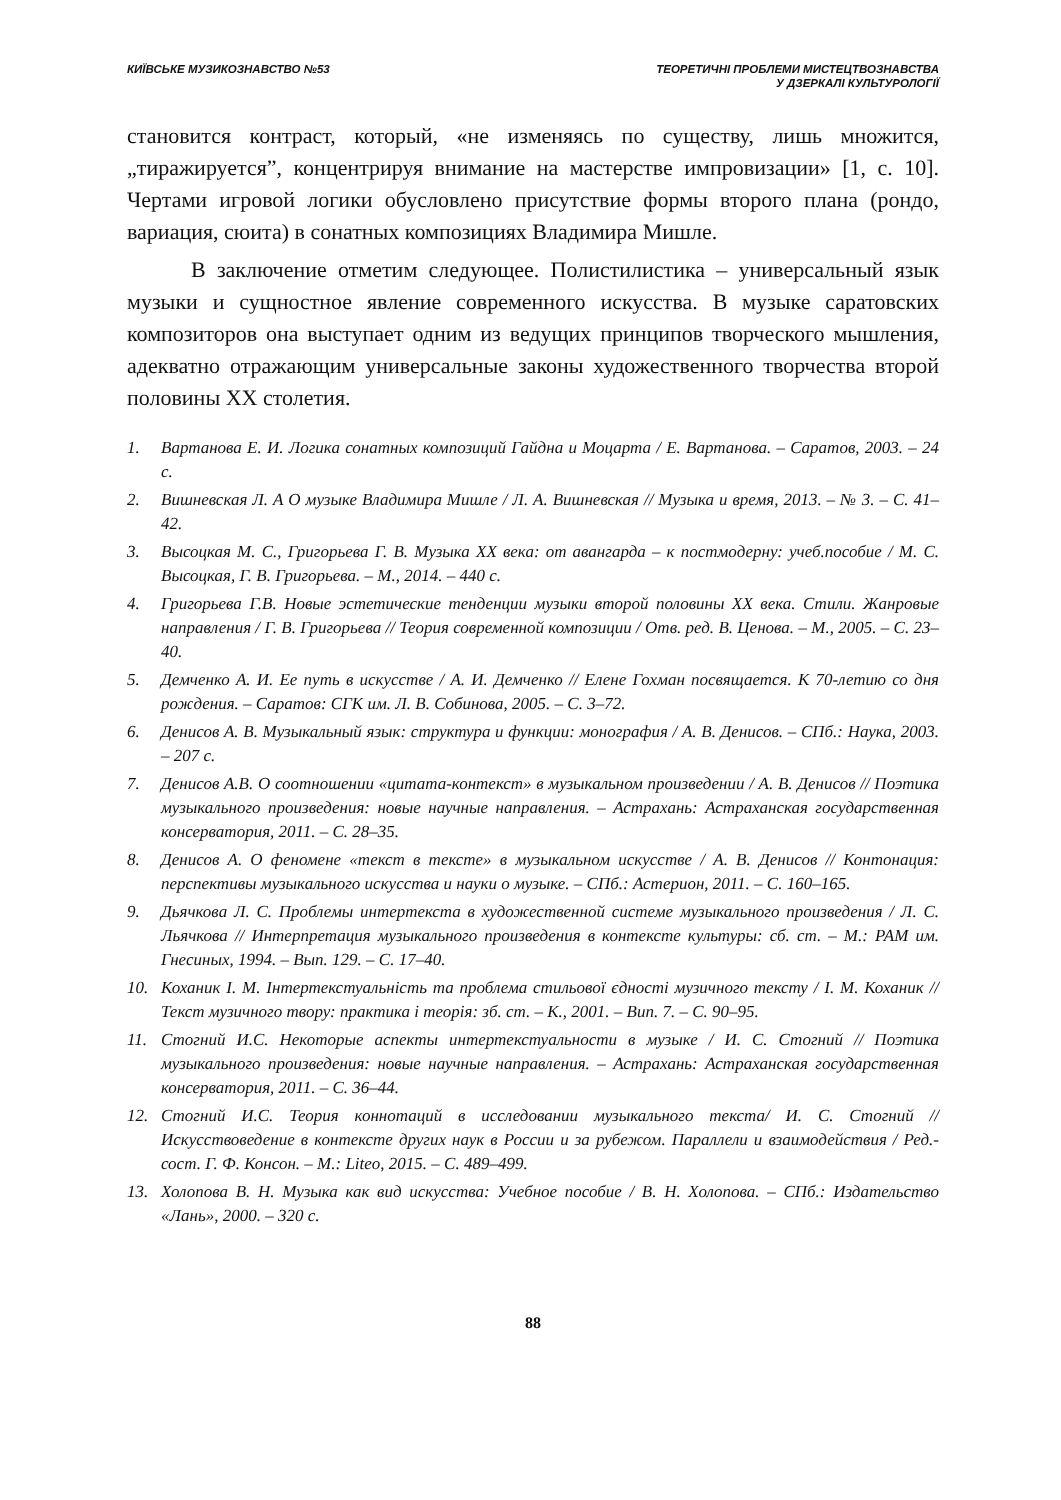КИЇВСЬКЕ МУЗИКОЗНАВСТВО №53 ТЕОРЕТИЧНІ ПРОБЛЕМИ МИСТЕЦТВОЗНАВСТВА
У ДЗЕРКАЛІ КУЛЬТУРОЛОГІЇ
становится контраст, который, «не изменяясь по существу, лишь множится, „тиражируется”, концентрируя внимание на мастерстве импровизации» [1, с. 10]. Чертами игровой логики обусловлено присутствие формы второго плана (рондо, вариация, сюита) в сонатных композициях Владимира Мишле.
В заключение отметим следующее. Полистилистика – универсальный язык музыки и сущностное явление современного искусства. В музыке саратовских композиторов она выступает одним из ведущих принципов творческого мышления, адекватно отражающим универсальные законы художественного творчества второй половины ХХ столетия.
1. Вартанова Е. И. Логика сонатных композиций Гайдна и Моцарта / Е. Вартанова. – Саратов, 2003. – 24 с.
2. Вишневская Л. А О музыке Владимира Мишле / Л. А. Вишневская // Музыка и время, 2013. – № 3. – С. 41–42.
3. Высоцкая М. С., Григорьева Г. В. Музыка XX века: от авангарда – к постмодерну: учеб.пособие / М. С. Высоцкая, Г. В. Григорьева. – М., 2014. – 440 с.
4. Григорьева Г.В. Новые эстетические тенденции музыки второй половины XX века. Стили. Жанровые направления / Г. В. Григорьева // Теория современной композиции / Отв. ред. В. Ценова. – М., 2005. – С. 23–40.
5. Демченко А. И. Ее путь в искусстве / А. И. Демченко // Елене Гохман посвящается. К 70-летию со дня рождения. – Саратов: СГК им. Л. В. Собинова, 2005. – С. 3–72.
6. Денисов А. В. Музыкальный язык: структура и функции: монография / А. В. Денисов. – СПб.: Наука, 2003. – 207 с.
7. Денисов А.В. О соотношении «цитата-контекст» в музыкальном произведении / А. В. Денисов // Поэтика музыкального произведения: новые научные направления. – Астрахань: Астраханская государственная консерватория, 2011. – С. 28–35.
8. Денисов А. О феномене «текст в тексте» в музыкальном искусстве / А. В. Денисов // Контонация: перспективы музыкального искусства и науки о музыке. – СПб.: Астерион, 2011. – С. 160–165.
9. Дьячкова Л. С. Проблемы интертекста в художественной системе музыкального произведения / Л. С. Льячкова // Интерпретация музыкального произведения в контексте культуры: сб. ст. – М.: РАМ им. Гнесиных, 1994. – Вып. 129. – С. 17–40.
10. Коханик І. М. Інтертекстуальність та проблема стильової єдності музичного тексту / І. М. Коханик // Текст музичного твору: практика і теорія: зб. ст. – К., 2001. – Вип. 7. – С. 90–95.
11. Стогний И.С. Некоторые аспекты интертекстуальности в музыке / И. С. Стогний // Поэтика музыкального произведения: новые научные направления. – Астрахань: Астраханская государственная консерватория, 2011. – С. 36–44.
12. Стогний И.С. Теория коннотаций в исследовании музыкального текста/ И. С. Стогний // Искусствоведение в контексте других наук в России и за рубежом. Параллели и взаимодействия / Ред.-сост. Г. Ф. Консон. – М.: Liteo, 2015. – С. 489–499.
13. Холопова В. Н. Музыка как вид искусства: Учебное пособие / В. Н. Холопова. – СПб.: Издательство «Лань», 2000. – 320 с.
88